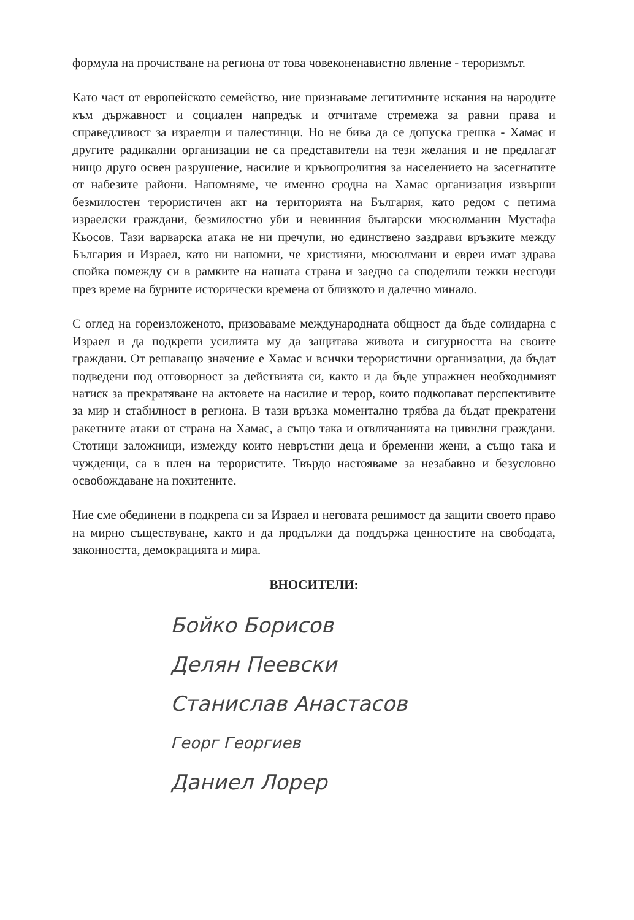формула на прочистване на региона от това човеконенавистно явление - тероризмът.
Като част от европейското семейство, ние признаваме легитимните искания на народите към държавност и социален напредък и отчитаме стремежа за равни права и справедливост за израелци и палестинци. Но не бива да се допуска грешка - Хамас и другите радикални организации не са представители на тези желания и не предлагат нищо друго освен разрушение, насилие и кръвопролития за населението на засегнатите от набезите райони. Напомняме, че именно сродна на Хамас организация извърши безмилостен терористичен акт на територията на България, като редом с петима израелски граждани, безмилостно уби и невинния български мюсюлманин Мустафа Кьосов. Тази варварска атака не ни пречупи, но единствено заздрави връзките между България и Израел, като ни напомни, че християни, мюсюлмани и евреи имат здрава спойка помежду си в рамките на нашата страна и заедно са споделили тежки несгоди през време на бурните исторически времена от близкото и далечно минало.
С оглед на гореизложеното, призоваваме международната общност да бъде солидарна с Израел и да подкрепи усилията му да защитава живота и сигурността на своите граждани. От решаващо значение е Хамас и всички терористични организации, да бъдат подведени под отговорност за действията си, както и да бъде упражнен необходимият натиск за прекратяване на актовете на насилие и терор, които подкопават перспективите за мир и стабилност в региона. В тази връзка моментално трябва да бъдат прекратени ракетните атаки от страна на Хамас, а също така и отвличанията на цивилни граждани. Стотици заложници, измежду които невръстни деца и бременни жени, а също така и чужденци, са в плен на терористите. Твърдо настояваме за незабавно и безусловно освобождаване на похитените.
Ние сме обединени в подкрепа си за Израел и неговата решимост да защити своето право на мирно съществуване, както и да продължи да поддържа ценностите на свободата, законността, демокрацията и мира.
ВНОСИТЕЛИ:
Бойко Борисов
Делян Пеевски
Станислав Анастасов
Георг Георгиев
Даниел Лорер